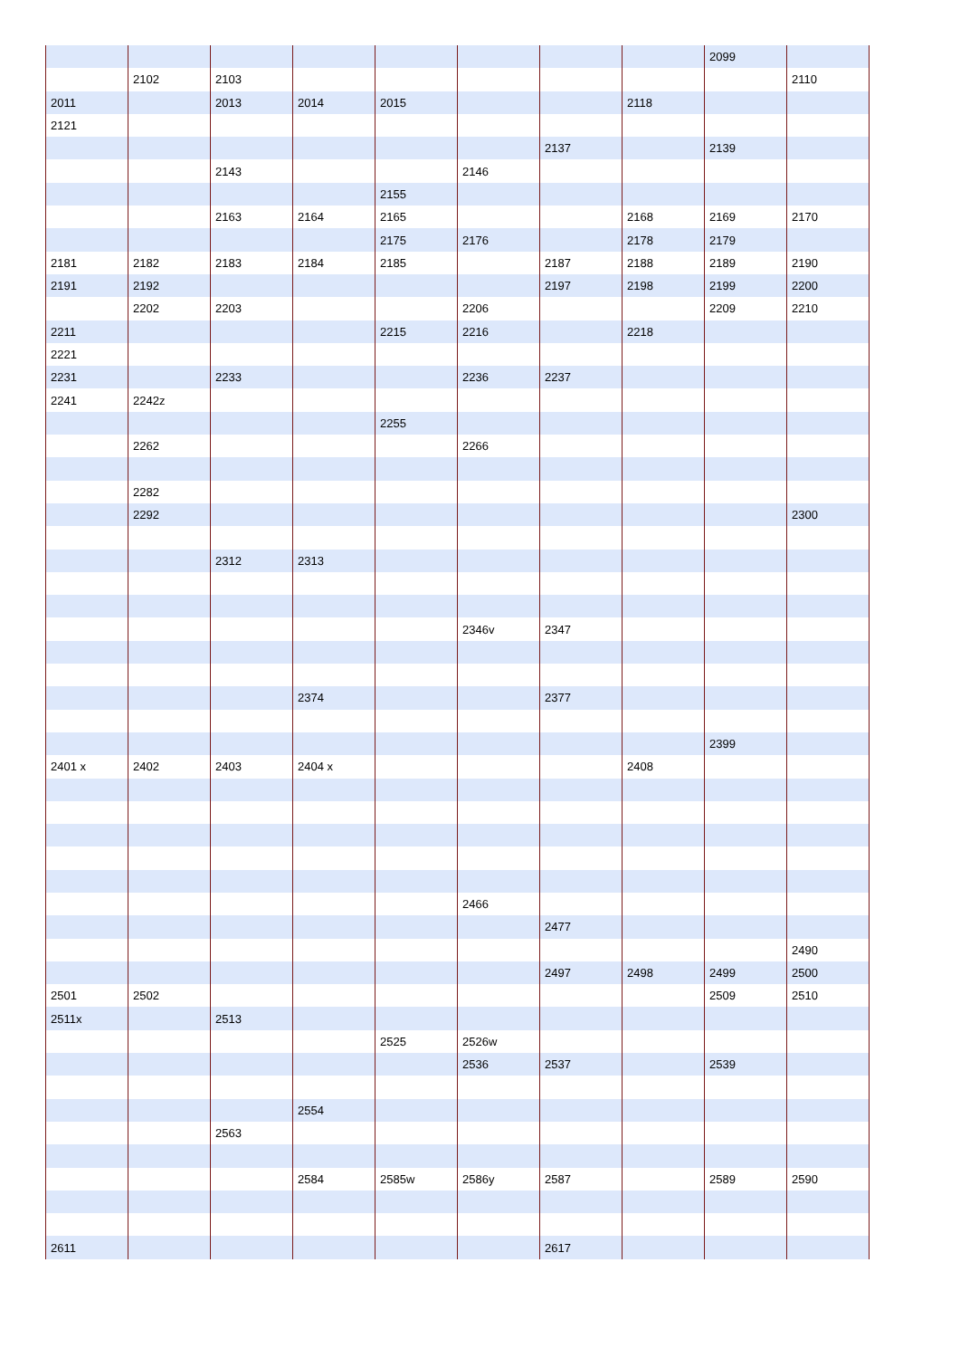| | | | | | | | | 2099 | |
| | 2102 | 2103 | | | | | | | 2110 |
| 2011 | | 2013 | 2014 | 2015 | | | 2118 | | |
| 2121 | | | | | | | | | |
| | | | | | | 2137 | | 2139 | |
| | | 2143 | | | 2146 | | | | |
| | | | | 2155 | | | | | |
| | | 2163 | 2164 | 2165 | | | 2168 | 2169 | 2170 |
| | | | | 2175 | 2176 | | 2178 | 2179 | |
| 2181 | 2182 | 2183 | 2184 | 2185 | | 2187 | 2188 | 2189 | 2190 |
| 2191 | 2192 | | | | | 2197 | 2198 | 2199 | 2200 |
| | 2202 | 2203 | | | 2206 | | | 2209 | 2210 |
| 2211 | | | | 2215 | 2216 | | 2218 | | |
| 2221 | | | | | | | | | |
| 2231 | | 2233 | | | 2236 | 2237 | | | |
| 2241 | 2242z | | | | | | | | |
| | | | | 2255 | | | | | |
| | 2262 | | | | 2266 | | | | |
| | 2282 | | | | | | | | |
| | 2292 | | | | | | | | 2300 |
| | | 2312 | 2313 | | | | | | |
| | | | | | 2346v | 2347 | | | |
| | | | 2374 | | | 2377 | | | |
| | | | | | | | | 2399 | |
| 2401 x | 2402 | 2403 | 2404 x | | | | 2408 | | |
| | | | | | 2466 | | | | |
| | | | | | | 2477 | | | |
| | | | | | | | | | 2490 |
| | | | | | | 2497 | 2498 | 2499 | 2500 |
| 2501 | 2502 | | | | | | | 2509 | 2510 |
| 2511x | | 2513 | | | | | | | |
| | | | | 2525 | 2526w | | | | |
| | | | | | 2536 | 2537 | | 2539 | |
| | | | 2554 | | | | | | |
| | | 2563 | | | | | | | |
| | | | 2584 | 2585w | 2586y | 2587 | | 2589 | 2590 |
| 2611 | | | | | | 2617 | | | |